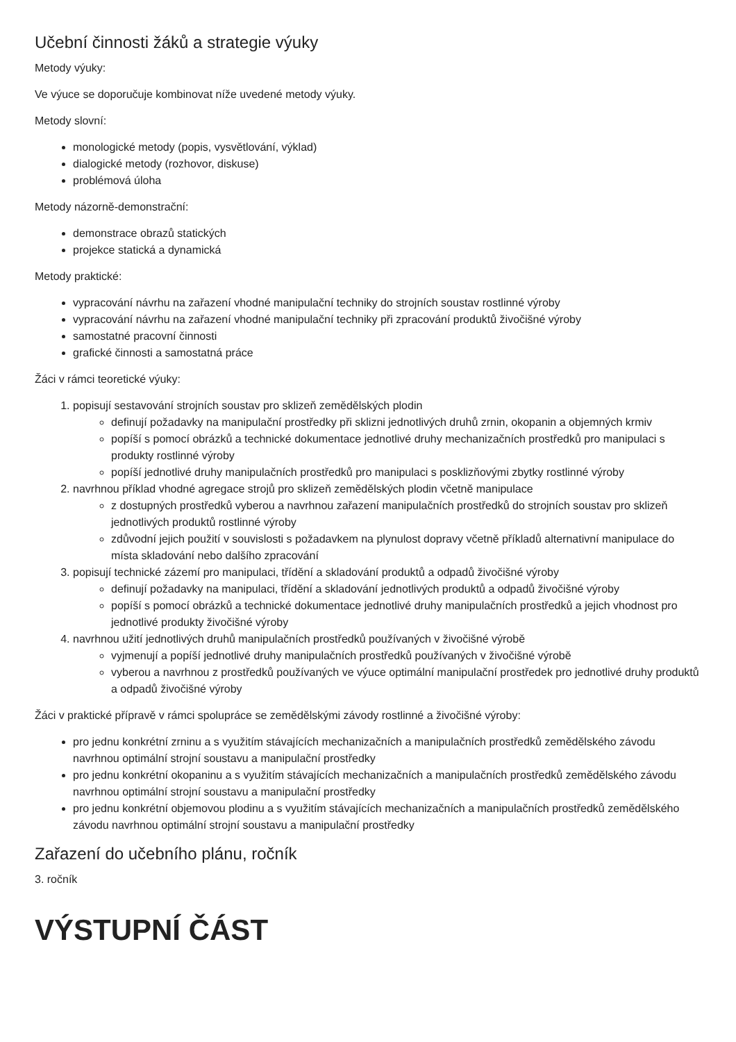Učební činnosti žáků a strategie výuky
Metody výuky:
Ve výuce se doporučuje kombinovat níže uvedené metody výuky.
Metody slovní:
monologické metody (popis, vysvětlování, výklad)
dialogické metody (rozhovor, diskuse)
problémová úloha
Metody názorně-demonstrační:
demonstrace obrazů statických
projekce statická a dynamická
Metody praktické:
vypracování návrhu na zařazení vhodné manipulační techniky do strojních soustav rostlinné výroby
vypracování návrhu na zařazení vhodné manipulační techniky při zpracování produktů živočišné výroby
samostatné pracovní činnosti
grafické činnosti a samostatná práce
Žáci v rámci teoretické výuky:
1. popisují sestavování strojních soustav pro sklizeň zemědělských plodin
definují požadavky na manipulační prostředky při sklizni jednotlivých druhů zrnin, okopanin a objemných krmiv
popíší s pomocí obrázků a technické dokumentace jednotlivé druhy mechanizačních prostředků pro manipulaci s produkty rostlinné výroby
popíší jednotlivé druhy manipulačních prostředků pro manipulaci s posklizňovými zbytky rostlinné výroby
2. navrhnou příklad vhodné agregace strojů pro sklizeň zemědělských plodin včetně manipulace
z dostupných prostředků vyberou a navrhnou zařazení manipulačních prostředků do strojních soustav pro sklizeň jednotlivých produktů rostlinné výroby
zdůvodní jejich použití v souvislosti s požadavkem na plynulost dopravy včetně příkladů alternativní manipulace do místa skladování nebo dalšího zpracování
3. popisují technické zázemí pro manipulaci, třídění a skladování produktů a odpadů živočišné výroby
definují požadavky na manipulaci, třídění a skladování jednotlivých produktů a odpadů živočišné výroby
popíší s pomocí obrázků a technické dokumentace jednotlivé druhy manipulačních prostředků a jejich vhodnost pro jednotlivé produkty živočišné výroby
4. navrhnou užití jednotlivých druhů manipulačních prostředků používaných v živočišné výrobě
vyjmenují a popíší jednotlivé druhy manipulačních prostředků používaných v živočišné výrobě
vyberou a navrhnou z prostředků používaných ve výuce optimální manipulační prostředek pro jednotlivé druhy produktů a odpadů živočišné výroby
Žáci v praktické přípravě v rámci spolupráce se zemědělskými závody rostlinné a živočišné výroby:
pro jednu konkrétní zrninu a s využitím stávajících mechanizačních a manipulačních prostředků zemědělského závodu navrhnou optimální strojní soustavu a manipulační prostředky
pro jednu konkrétní okopaninu a s využitím stávajících mechanizačních a manipulačních prostředků zemědělského závodu navrhnou optimální strojní soustavu a manipulační prostředky
pro jednu konkrétní objemovou plodinu a s využitím stávajících mechanizačních a manipulačních prostředků zemědělského závodu navrhnou optimální strojní soustavu a manipulační prostředky
Zařazení do učebního plánu, ročník
3. ročník
VÝSTUPNÍ ČÁST